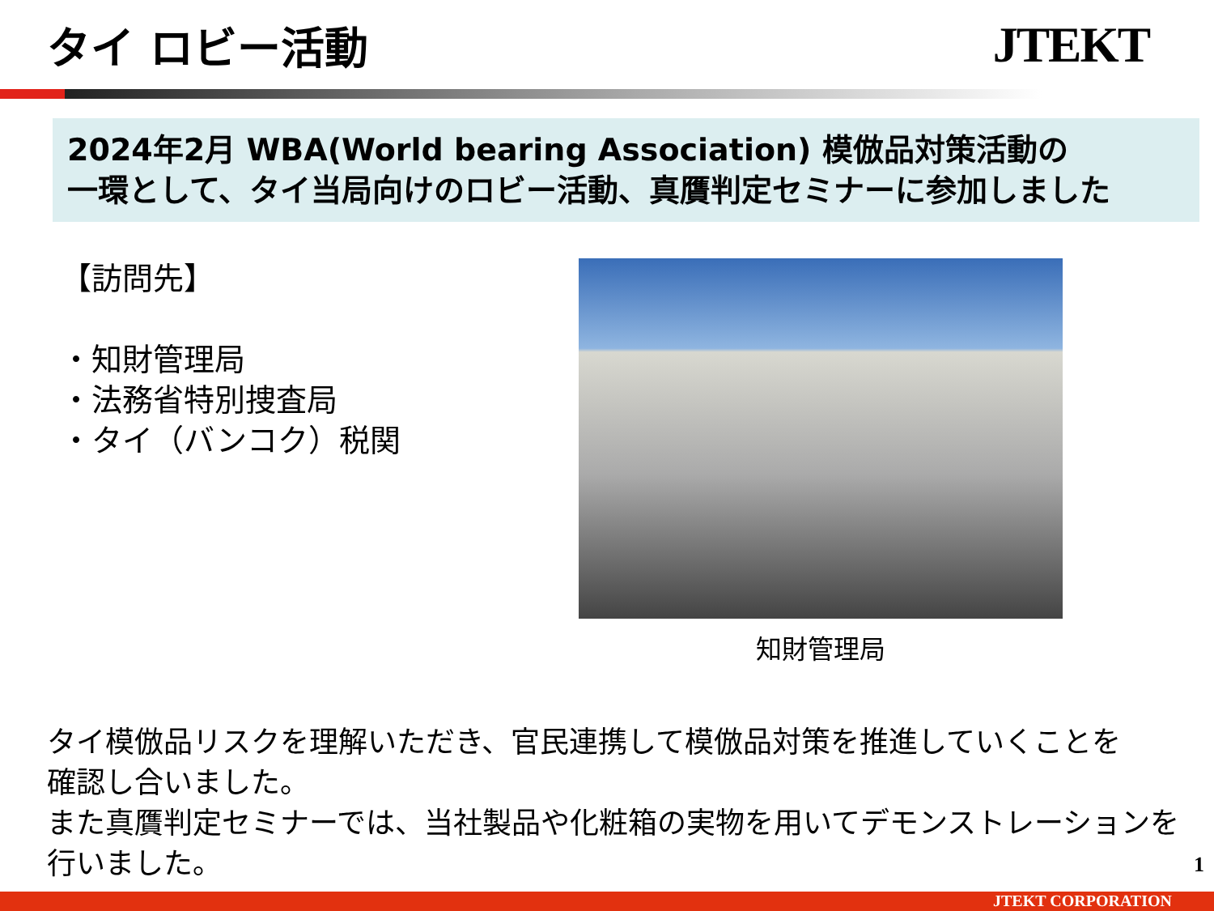タイ ロビー活動 JTEKT
2024年2月 WBA(World bearing Association) 模倣品対策活動の
一環として、タイ当局向けのロビー活動、真贋判定セミナーに参加しました
【訪問先】
・知財管理局
・法務省特別捜査局
・タイ（バンコク）税関
知財管理局
タイ模倣品リスクを理解いただき、官民連携して模倣品対策を推進していくことを
確認し合いました。
また真贋判定セミナーでは、当社製品や化粧箱の実物を用いてデモンストレーションを
行いました。
1
JTEKT CORPORATION